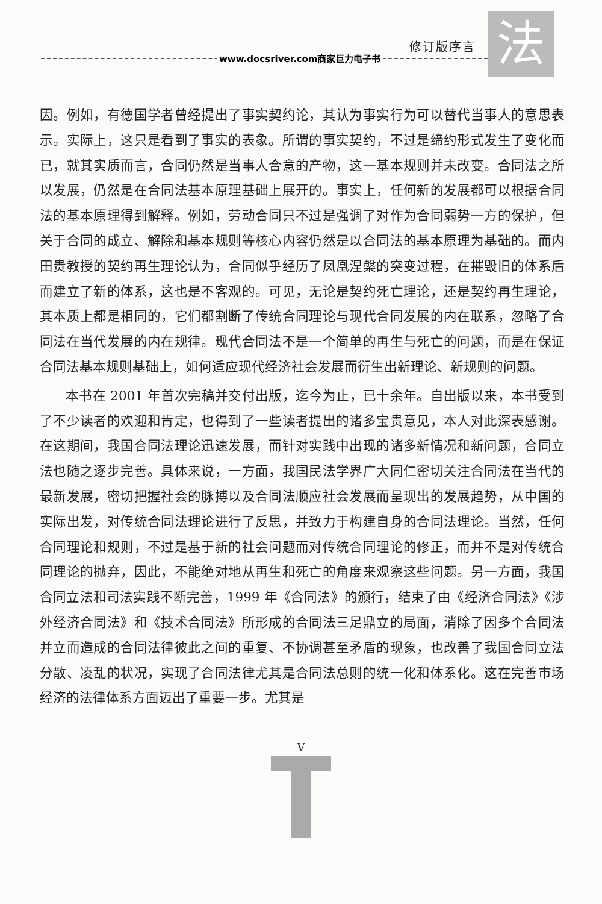修订版序言 法
www.docsriver.com商家巨力电子书
因。例如，有德国学者曾经提出了事实契约论，其认为事实行为可以替代当事人的意思表示。实际上，这只是看到了事实的表象。所谓的事实契约，不过是缔约形式发生了变化而已，就其实质而言，合同仍然是当事人合意的产物，这一基本规则并未改变。合同法之所以发展，仍然是在合同法基本原理基础上展开的。事实上，任何新的发展都可以根据合同法的基本原理得到解释。例如，劳动合同只不过是强调了对作为合同弱势一方的保护，但关于合同的成立、解除和基本规则等核心内容仍然是以合同法的基本原理为基础的。而内田贵教授的契约再生理论认为，合同似乎经历了凤凰涅槃的突变过程，在摧毁旧的体系后而建立了新的体系，这也是不客观的。可见，无论是契约死亡理论，还是契约再生理论，其本质上都是相同的，它们都割断了传统合同理论与现代合同发展的内在联系，忽略了合同法在当代发展的内在规律。现代合同法不是一个简单的再生与死亡的问题，而是在保证合同法基本规则基础上，如何适应现代经济社会发展而衍生出新理论、新规则的问题。
本书在 2001 年首次完稿并交付出版，迄今为止，已十余年。自出版以来，本书受到了不少读者的欢迎和肯定，也得到了一些读者提出的诸多宝贵意见，本人对此深表感谢。在这期间，我国合同法理论迅速发展，而针对实践中出现的诸多新情况和新问题，合同立法也随之逐步完善。具体来说，一方面，我国民法学界广大同仁密切关注合同法在当代的最新发展，密切把握社会的脉搏以及合同法顺应社会发展而呈现出的发展趋势，从中国的实际出发，对传统合同法理论进行了反思，并致力于构建自身的合同法理论。当然，任何合同理论和规则，不过是基于新的社会问题而对传统合同理论的修正，而并不是对传统合同理论的抛弃，因此，不能绝对地从再生和死亡的角度来观察这些问题。另一方面，我国合同立法和司法实践不断完善，1999 年《合同法》的颁行，结束了由《经济合同法》《涉外经济合同法》和《技术合同法》所形成的合同法三足鼎立的局面，消除了因多个合同法并立而造成的合同法律彼此之间的重复、不协调甚至矛盾的现象，也改善了我国合同立法分散、凌乱的状况，实现了合同法律尤其是合同法总则的统一化和体系化。这在完善市场经济的法律体系方面迈出了重要一步。尤其是
V